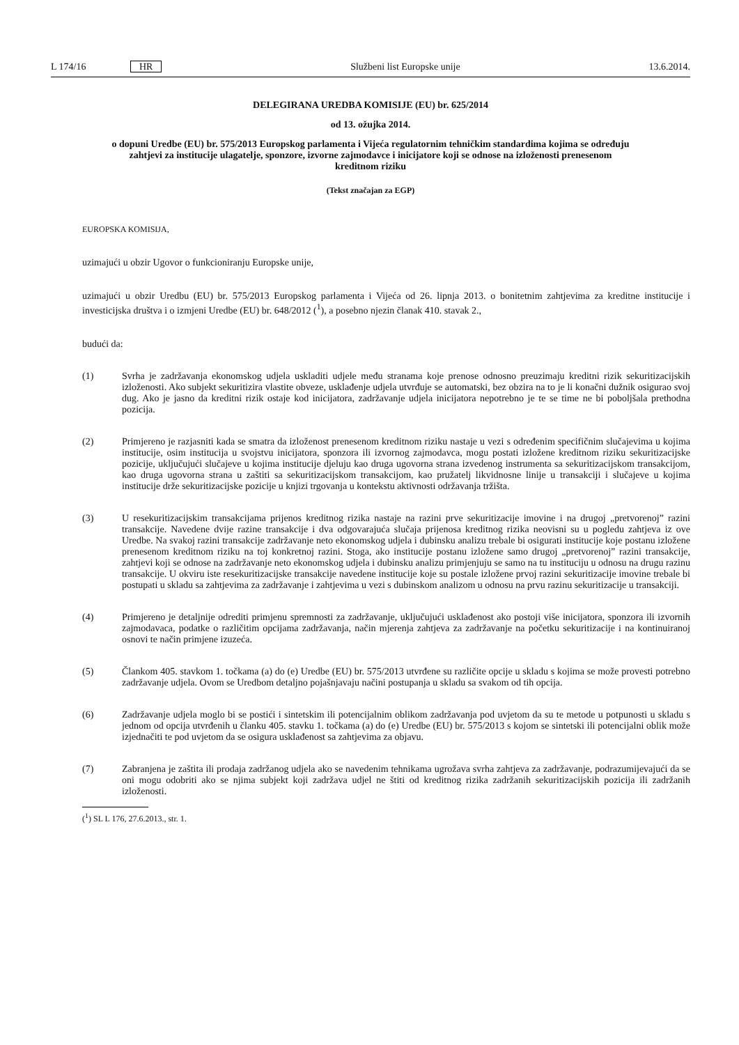L 174/16 HR Službeni list Europske unije 13.6.2014.
DELEGIRANA UREDBA KOMISIJE (EU) br. 625/2014
od 13. ožujka 2014.
o dopuni Uredbe (EU) br. 575/2013 Europskog parlamenta i Vijeća regulatornim tehničkim standardima kojima se određuju zahtjevi za institucije ulagatelje, sponzore, izvorne zajmodavce i inicijatore koji se odnose na izloženosti prenesenom kreditnom riziku
(Tekst značajan za EGP)
EUROPSKA KOMISIJA,
uzimajući u obzir Ugovor o funkcioniranju Europske unije,
uzimajući u obzir Uredbu (EU) br. 575/2013 Europskog parlamenta i Vijeća od 26. lipnja 2013. o bonitetnim zahtjevima za kreditne institucije i investicijska društva i o izmjeni Uredbe (EU) br. 648/2012 (<sup>1</sup>), a posebno njezin članak 410. stavak 2.,
budući da:
(1) Svrha je zadržavanja ekonomskog udjela uskladiti udjele među stranama koje prenose odnosno preuzimaju kreditni rizik sekuritizacijskih izloženosti. Ako subjekt sekuritizira vlastite obveze, usklađenje udjela utvrđuje se automatski, bez obzira na to je li konačni dužnik osigurao svoj dug. Ako je jasno da kreditni rizik ostaje kod inicijatora, zadržavanje udjela inicijatora nepotrebno je te se time ne bi poboljšala prethodna pozicija.
(2) Primjereno je razjasniti kada se smatra da izloženost prenesenom kreditnom riziku nastaje u vezi s određenim specifičnim slučajevima u kojima institucije, osim institucija u svojstvu inicijatora, sponzora ili izvornog zajmodavca, mogu postati izložene kreditnom riziku sekuritizacijske pozicije, uključujući slučajeve u kojima institucije djeluju kao druga ugovorna strana izvedenog instrumenta sa sekuritizacijskom transakcijom, kao druga ugovorna strana u zaštiti sa sekuritizacijskom transakcijom, kao pružatelj likvidnosne linije u transakciji i slučajeve u kojima institucije drže sekuritizacijske pozicije u knjizi trgovanja u kontekstu aktivnosti održavanja tržišta.
(3) U resekuritizacijskim transakcijama prijenos kreditnog rizika nastaje na razini prve sekuritizacije imovine i na drugoj „pretvorenoj” razini transakcije. Navedene dvije razine transakcije i dva odgovarajuća slučaja prijenosa kreditnog rizika neovisni su u pogledu zahtjeva iz ove Uredbe. Na svakoj razini transakcije zadržavanje neto ekonomskog udjela i dubinsku analizu trebale bi osigurati institucije koje postanu izložene prenesenom kreditnom riziku na toj konkretnoj razini. Stoga, ako institucije postanu izložene samo drugoj „pretvorenoj” razini transakcije, zahtjevi koji se odnose na zadržavanje neto ekonomskog udjela i dubinsku analizu primjenjuju se samo na tu instituciju u odnosu na drugu razinu transakcije. U okviru iste resekuritizacijske transakcije navedene institucije koje su postale izložene prvoj razini sekuritizacije imovine trebale bi postupati u skladu sa zahtjevima za zadržavanje i zahtjevima u vezi s dubinskom analizom u odnosu na prvu razinu sekuritizacije u transakciji.
(4) Primjereno je detaljnije odrediti primjenu spremnosti za zadržavanje, uključujući usklađenost ako postoji više inicijatora, sponzora ili izvornih zajmodavaca, podatke o različitim opcijama zadržavanja, način mjerenja zahtjeva za zadržavanje na početku sekuritizacije i na kontinuiranoj osnovi te način primjene izuzeća.
(5) Člankom 405. stavkom 1. točkama (a) do (e) Uredbe (EU) br. 575/2013 utvrđene su različite opcije u skladu s kojima se može provesti potrebno zadržavanje udjela. Ovom se Uredbom detaljno pojašnjavaju načini postupanja u skladu sa svakom od tih opcija.
(6) Zadržavanje udjela moglo bi se postići i sintetskim ili potencijalnim oblikom zadržavanja pod uvjetom da su te metode u potpunosti u skladu s jednom od opcija utvrđenih u članku 405. stavku 1. točkama (a) do (e) Uredbe (EU) br. 575/2013 s kojom se sintetski ili potencijalni oblik može izjednačiti te pod uvjetom da se osigura usklađenost sa zahtjevima za objavu.
(7) Zabranjena je zaštita ili prodaja zadržanog udjela ako se navedenim tehnikama ugrožava svrha zahtjeva za zadržavanje, podrazumijevajući da se oni mogu odobriti ako se njima subjekt koji zadržava udjel ne štiti od kreditnog rizika zadržanih sekuritizacijskih pozicija ili zadržanih izloženosti.
(<sup>1</sup>) SL L 176, 27.6.2013., str. 1.